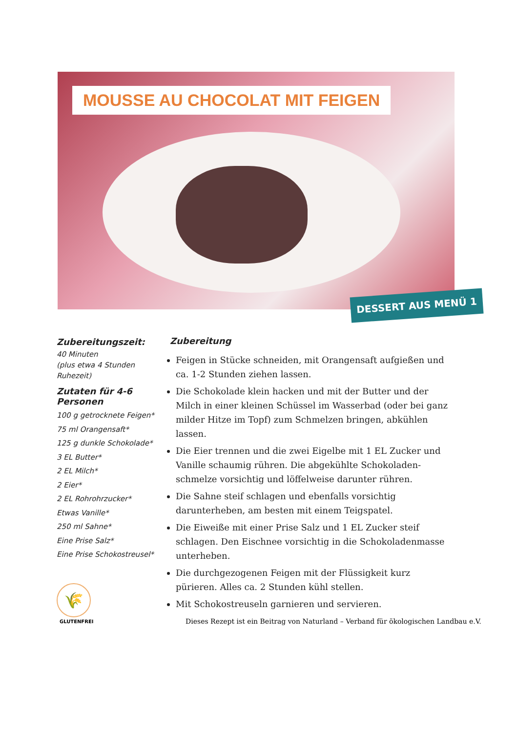MOUSSE AU CHOCOLAT MIT FEIGEN
DESSERT AUS MENÜ 1
Zubereitungszeit:
40 Minuten
(plus etwa 4 Stunden Ruhezeit)
Zutaten für 4-6 Personen
100 g getrocknete Feigen*
75 ml Orangensaft*
125 g dunkle Schokolade*
3 EL Butter*
2 EL Milch*
2 Eier*
2 EL Rohrohrzucker*
Etwas Vanille*
250 ml Sahne*
Eine Prise Salz*
Eine Prise Schokostreusel*
Zubereitung
Feigen in Stücke schneiden, mit Orangensaft aufgießen und ca. 1-2 Stunden ziehen lassen.
Die Schokolade klein hacken und mit der Butter und der Milch in einer kleinen Schüssel im Wasserbad (oder bei ganz milder Hitze im Topf) zum Schmelzen bringen, abkühlen lassen.
Die Eier trennen und die zwei Eigelbe mit 1 EL Zucker und Vanille schaumig rühren. Die abgekühlte Schokoladen-schmelze vorsichtig und löffelweise darunter rühren.
Die Sahne steif schlagen und ebenfalls vorsichtig darunterheben, am besten mit einem Teigspatel.
Die Eiweiße mit einer Prise Salz und 1 EL Zucker steif schlagen. Den Eischnee vorsichtig in die Schokoladenmasse unterheben.
Die durchgezogenen Feigen mit der Flüssigkeit kurz pürieren. Alles ca. 2 Stunden kühl stellen.
Mit Schokostreuseln garnieren und servieren.
🌾
GLUTENFREI
Dieses Rezept ist ein Beitrag von Naturland – Verband für ökologischen Landbau e.V.